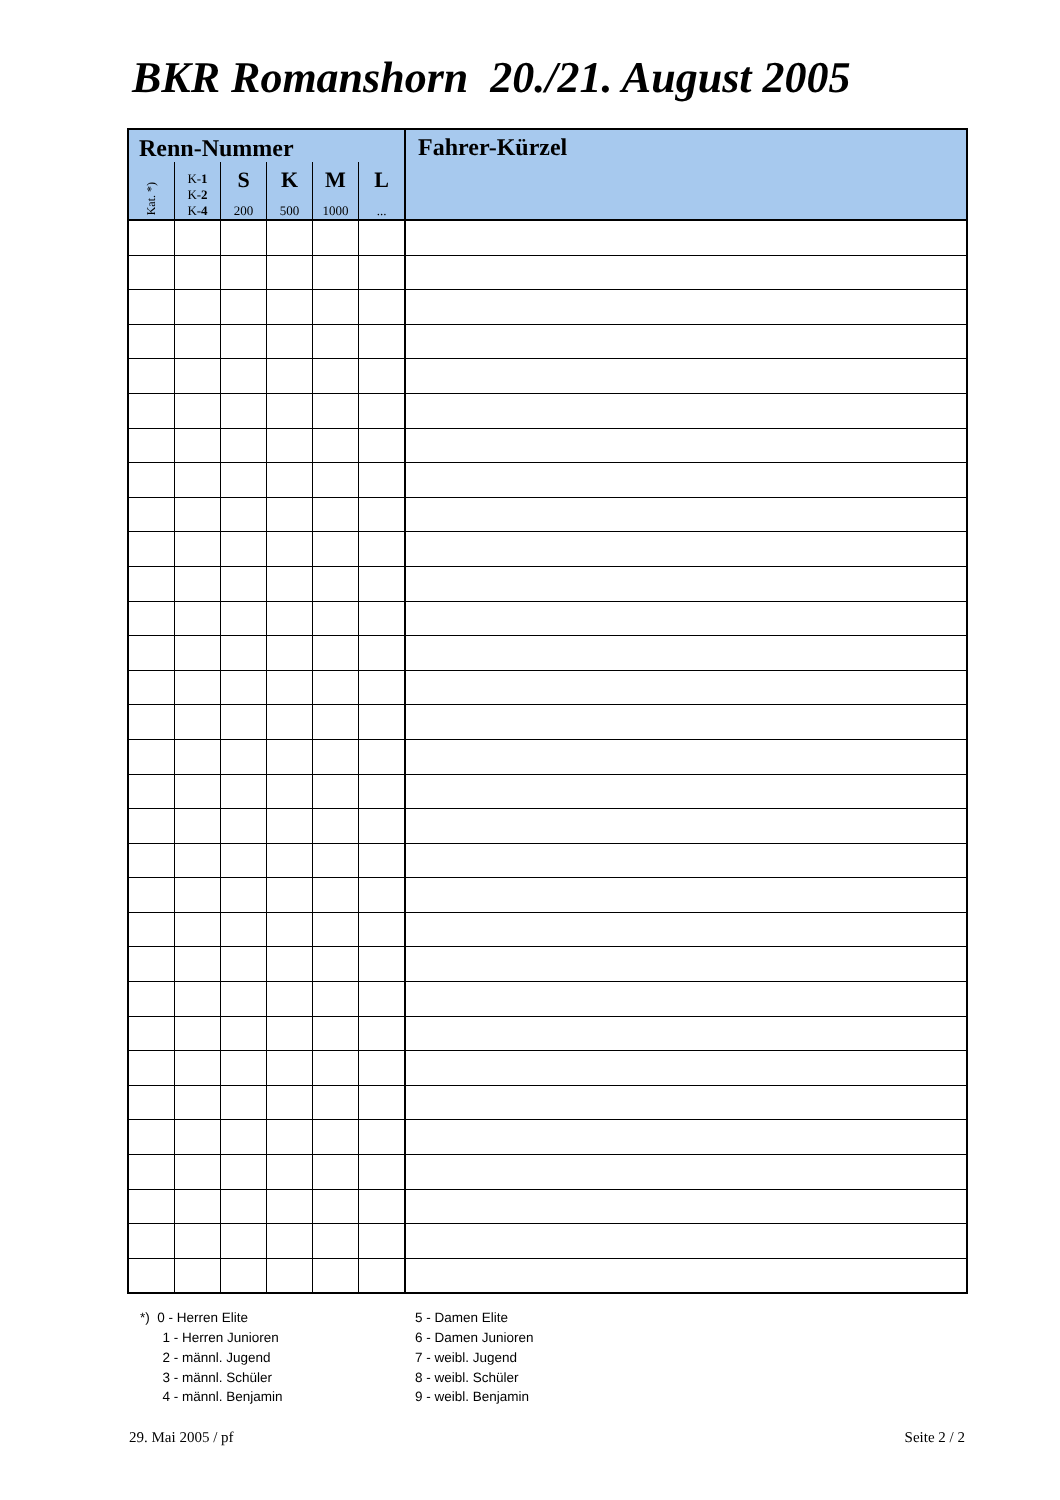BKR Romanshorn 20./21. August 2005
| Renn-Nummer | | | | | | Fahrer-Kürzel |
| --- | --- | --- | --- | --- | --- | --- |
| Kat. *) | K- 1 K- 2 K- 4 | S 200 | K 500 | M 1000 | L ... | |
*) 0 - Herren Elite
1 - Herren Junioren
2 - männl. Jugend
3 - männl. Schüler
4 - männl. Benjamin
5 - Damen Elite
6 - Damen Junioren
7 - weibl. Jugend
8 - weibl. Schüler
9 - weibl. Benjamin
29. Mai 2005 / pf Seite 2 / 2